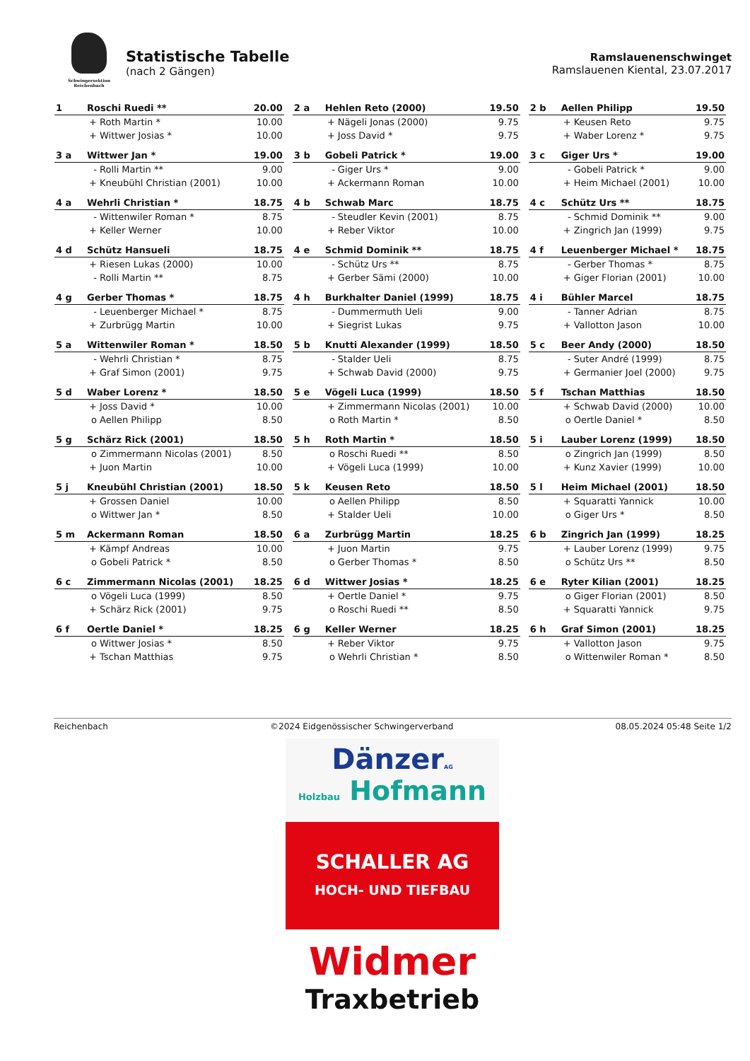Schwingersektion Reichenbach
Statistische Tabelle
(nach 2 Gängen)
Ramslauenenschwinget
Ramslauenen Kiental, 23.07.2017
| 1 | Roschi Ruedi ** | | 20.00 | | 2 a | Hehlen Reto (2000) | | 19.50 | | 2 b | Aellen Philipp | | 19.50 |
| | + | Roth Martin * | 10.00 | | | + | Nägeli Jonas (2000) | 9.75 | | | + | Keusen Reto | 9.75 |
| | + | Wittwer Josias * | 10.00 | | | + | Joss David * | 9.75 | | | + | Waber Lorenz * | 9.75 |
| 3 a | Wittwer Jan * | | 19.00 | | 3 b | Gobeli Patrick * | | 19.00 | | 3 c | Giger Urs * | | 19.00 |
| | - | Rolli Martin ** | 9.00 | | | - | Giger Urs * | 9.00 | | | - | Gobeli Patrick * | 9.00 |
| | + | Kneubühl Christian (2001) | 10.00 | | | + | Ackermann Roman | 10.00 | | | + | Heim Michael (2001) | 10.00 |
| 4 a | Wehrli Christian * | | 18.75 | | 4 b | Schwab Marc | | 18.75 | | 4 c | Schütz Urs ** | | 18.75 |
| | - | Wittenwiler Roman * | 8.75 | | | - | Steudler Kevin (2001) | 8.75 | | | - | Schmid Dominik ** | 9.00 |
| | + | Keller Werner | 10.00 | | | + | Reber Viktor | 10.00 | | | + | Zingrich Jan (1999) | 9.75 |
| 4 d | Schütz Hansueli | | 18.75 | | 4 e | Schmid Dominik ** | | 18.75 | | 4 f | Leuenberger Michael * | | 18.75 |
| | + | Riesen Lukas (2000) | 10.00 | | | - | Schütz Urs ** | 8.75 | | | - | Gerber Thomas * | 8.75 |
| | - | Rolli Martin ** | 8.75 | | | + | Gerber Sämi (2000) | 10.00 | | | + | Giger Florian (2001) | 10.00 |
| 4 g | Gerber Thomas * | | 18.75 | | 4 h | Burkhalter Daniel (1999) | | 18.75 | | 4 i | Bühler Marcel | | 18.75 |
| | - | Leuenberger Michael * | 8.75 | | | - | Dummermuth Ueli | 9.00 | | | - | Tanner Adrian | 8.75 |
| | + | Zurbrügg Martin | 10.00 | | | + | Siegrist Lukas | 9.75 | | | + | Vallotton Jason | 10.00 |
| 5 a | Wittenwiler Roman * | | 18.50 | | 5 b | Knutti Alexander (1999) | | 18.50 | | 5 c | Beer Andy (2000) | | 18.50 |
| | - | Wehrli Christian * | 8.75 | | | - | Stalder Ueli | 8.75 | | | - | Suter André (1999) | 8.75 |
| | + | Graf Simon (2001) | 9.75 | | | + | Schwab David (2000) | 9.75 | | | + | Germanier Joel (2000) | 9.75 |
| 5 d | Waber Lorenz * | | 18.50 | | 5 e | Vögeli Luca (1999) | | 18.50 | | 5 f | Tschan Matthias | | 18.50 |
| | + | Joss David * | 10.00 | | | + | Zimmermann Nicolas (2001) | 10.00 | | | + | Schwab David (2000) | 10.00 |
| | o | Aellen Philipp | 8.50 | | | o | Roth Martin * | 8.50 | | | o | Oertle Daniel * | 8.50 |
| 5 g | Schärz Rick (2001) | | 18.50 | | 5 h | Roth Martin * | | 18.50 | | 5 i | Lauber Lorenz (1999) | | 18.50 |
| | o | Zimmermann Nicolas (2001) | 8.50 | | | o | Roschi Ruedi ** | 8.50 | | | o | Zingrich Jan (1999) | 8.50 |
| | + | Juon Martin | 10.00 | | | + | Vögeli Luca (1999) | 10.00 | | | + | Kunz Xavier (1999) | 10.00 |
| 5 j | Kneubühl Christian (2001) | | 18.50 | | 5 k | Keusen Reto | | 18.50 | | 5 l | Heim Michael (2001) | | 18.50 |
| | + | Grossen Daniel | 10.00 | | | o | Aellen Philipp | 8.50 | | | + | Squaratti Yannick | 10.00 |
| | o | Wittwer Jan * | 8.50 | | | + | Stalder Ueli | 10.00 | | | o | Giger Urs * | 8.50 |
| 5 m | Ackermann Roman | | 18.50 | | 6 a | Zurbrügg Martin | | 18.25 | | 6 b | Zingrich Jan (1999) | | 18.25 |
| | + | Kämpf Andreas | 10.00 | | | + | Juon Martin | 9.75 | | | + | Lauber Lorenz (1999) | 9.75 |
| | o | Gobeli Patrick * | 8.50 | | | o | Gerber Thomas * | 8.50 | | | o | Schütz Urs ** | 8.50 |
| 6 c | Zimmermann Nicolas (2001) | | 18.25 | | 6 d | Wittwer Josias * | | 18.25 | | 6 e | Ryter Kilian (2001) | | 18.25 |
| | o | Vögeli Luca (1999) | 8.50 | | | + | Oertle Daniel * | 9.75 | | | o | Giger Florian (2001) | 8.50 |
| | + | Schärz Rick (2001) | 9.75 | | | o | Roschi Ruedi ** | 8.50 | | | + | Squaratti Yannick | 9.75 |
| 6 f | Oertle Daniel * | | 18.25 | | 6 g | Keller Werner | | 18.25 | | 6 h | Graf Simon (2001) | | 18.25 |
| | o | Wittwer Josias * | 8.50 | | | + | Reber Viktor | 9.75 | | | + | Vallotton Jason | 9.75 |
| | + | Tschan Matthias | 9.75 | | | o | Wehrli Christian * | 8.50 | | | o | Wittenwiler Roman * | 8.50 |
Reichenbach ©2024 Eidgenössischer Schwingerverband 08.05.2024 05:48 Seite 1/2
DänzerAG
Holzbau Hofmann
SCHALLER AG
HOCH- UND TIEFBAU
Widmer
Traxbetrieb